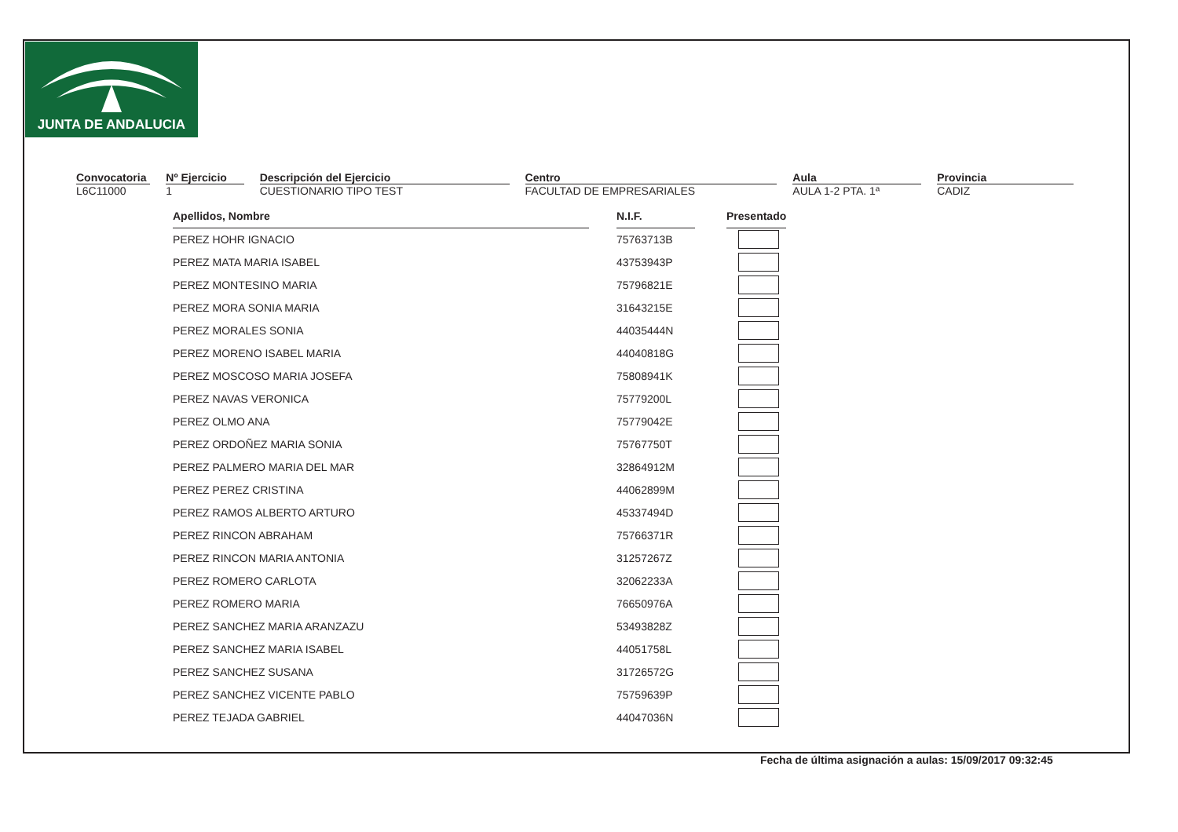JUNTA DE ANDALUCIA
Convocatoria
L6C11000
Nº Ejercicio
1
Descripción del Ejercicio
CUESTIONARIO TIPO TEST
Centro
FACULTAD DE EMPRESARIALES
Aula
AULA 1-2 PTA. 1ª
Provincia
CADIZ
| Apellidos, Nombre | | N.I.F. | | Presentado |
| PEREZ HOHR IGNACIO | | 75763713B | | |
| PEREZ MATA MARIA ISABEL | | 43753943P | | |
| PEREZ MONTESINO MARIA | | 75796821E | | |
| PEREZ MORA SONIA MARIA | | 31643215E | | |
| PEREZ MORALES SONIA | | 44035444N | | |
| PEREZ MORENO ISABEL MARIA | | 44040818G | | |
| PEREZ MOSCOSO MARIA JOSEFA | | 75808941K | | |
| PEREZ NAVAS VERONICA | | 75779200L | | |
| PEREZ OLMO ANA | | 75779042E | | |
| PEREZ ORDOÑEZ MARIA SONIA | | 75767750T | | |
| PEREZ PALMERO MARIA DEL MAR | | 32864912M | | |
| PEREZ PEREZ CRISTINA | | 44062899M | | |
| PEREZ RAMOS ALBERTO ARTURO | | 45337494D | | |
| PEREZ RINCON ABRAHAM | | 75766371R | | |
| PEREZ RINCON MARIA ANTONIA | | 31257267Z | | |
| PEREZ ROMERO CARLOTA | | 32062233A | | |
| PEREZ ROMERO MARIA | | 76650976A | | |
| PEREZ SANCHEZ MARIA ARANZAZU | | 53493828Z | | |
| PEREZ SANCHEZ MARIA ISABEL | | 44051758L | | |
| PEREZ SANCHEZ SUSANA | | 31726572G | | |
| PEREZ SANCHEZ VICENTE PABLO | | 75759639P | | |
| PEREZ TEJADA GABRIEL | | 44047036N | | |
Fecha de última asignación a aulas: 15/09/2017 09:32:45